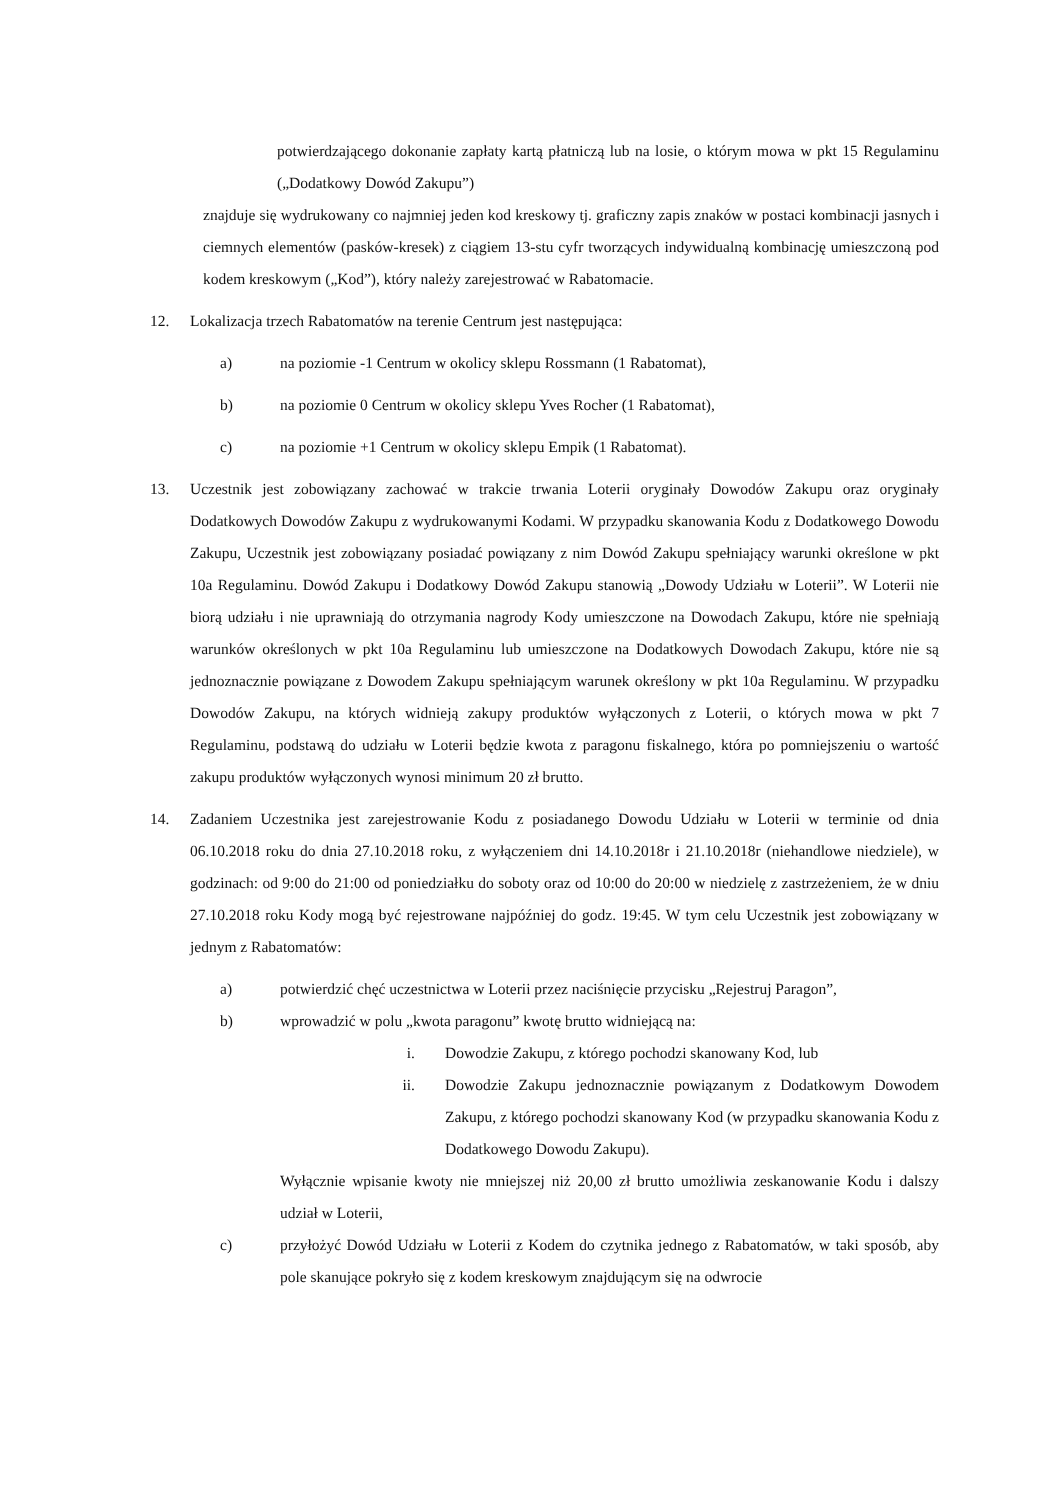potwierdzającego dokonanie zapłaty kartą płatniczą lub na losie, o którym mowa w pkt 15 Regulaminu („Dodatkowy Dowód Zakupu”)
znajduje się wydrukowany co najmniej jeden kod kreskowy tj. graficzny zapis znaków w postaci kombinacji jasnych i ciemnych elementów (pasków-kresek) z ciągiem 13-stu cyfr tworzących indywidualną kombinację umieszczoną pod kodem kreskowym („Kod”), który należy zarejestrować w Rabatomacie.
12. Lokalizacja trzech Rabatomatów na terenie Centrum jest następująca:
a) na poziomie -1 Centrum w okolicy sklepu Rossmann (1 Rabatomat),
b) na poziomie 0 Centrum w okolicy sklepu Yves Rocher (1 Rabatomat),
c) na poziomie +1 Centrum w okolicy sklepu Empik (1 Rabatomat).
13. Uczestnik jest zobowiązany zachować w trakcie trwania Loterii oryginały Dowodów Zakupu oraz oryginały Dodatkowych Dowodów Zakupu z wydrukowanymi Kodami. W przypadku skanowania Kodu z Dodatkowego Dowodu Zakupu, Uczestnik jest zobowiązany posiadać powiązany z nim Dowód Zakupu spełniający warunki określone w pkt 10a Regulaminu. Dowód Zakupu i Dodatkowy Dowód Zakupu stanowią „Dowody Udziału w Loterii”. W Loterii nie biorą udziału i nie uprawniają do otrzymania nagrody Kody umieszczone na Dowodach Zakupu, które nie spełniają warunków określonych w pkt 10a Regulaminu lub umieszczone na Dodatkowych Dowodach Zakupu, które nie są jednoznacznie powiązane z Dowodem Zakupu spełniającym warunek określony w pkt 10a Regulaminu. W przypadku Dowodów Zakupu, na których widnieją zakupy produktów wyłączonych z Loterii, o których mowa w pkt 7 Regulaminu, podstawą do udziału w Loterii będzie kwota z paragonu fiskalnego, która po pomniejszeniu o wartość zakupu produktów wyłączonych wynosi minimum 20 zł brutto.
14. Zadaniem Uczestnika jest zarejestrowanie Kodu z posiadanego Dowodu Udziału w Loterii w terminie od dnia 06.10.2018 roku do dnia 27.10.2018 roku, z wyłączeniem dni 14.10.2018r i 21.10.2018r (niehandlowe niedziele), w godzinach: od 9:00 do 21:00 od poniedziałku do soboty oraz od 10:00 do 20:00 w niedzielę z zastrzeżeniem, że w dniu 27.10.2018 roku Kody mogą być rejestrowane najpóźniej do godz. 19:45. W tym celu Uczestnik jest zobowiązany w jednym z Rabatomatów:
a) potwierdzić chęć uczestnictwa w Loterii przez naciśnięcie przycisku „Rejestruj Paragon”,
b) wprowadzić w polu „kwota paragonu” kwotę brutto widniejącą na:
i. Dowodzie Zakupu, z którego pochodzi skanowany Kod, lub
ii. Dowodzie Zakupu jednoznacznie powiązanym z Dodatkowym Dowodem Zakupu, z którego pochodzi skanowany Kod (w przypadku skanowania Kodu z Dodatkowego Dowodu Zakupu).
Wyłącznie wpisanie kwoty nie mniejszej niż 20,00 zł brutto umożliwia zeskanowanie Kodu i dalszy udział w Loterii,
c) przyłożyć Dowód Udziału w Loterii z Kodem do czytnika jednego z Rabatomatów, w taki sposób, aby pole skanujące pokryło się z kodem kreskowym znajdującym się na odwrocie